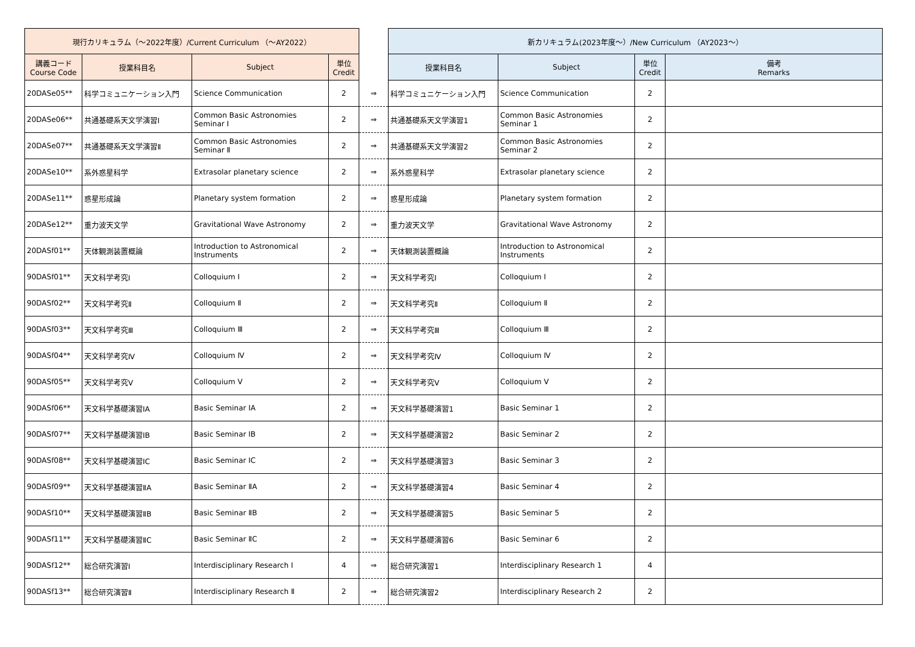| 現行カリキュラム（～2022年度）/Current Curriculum （～AY2022） | | | | | 新カリキュラム(2023年度～）/New Curriculum （AY2023～） | | | |
| --- | --- | --- | --- | --- | --- | --- | --- | --- |
| 講義コード Course Code | 授業科目名 | Subject | 単位 Credit | | 授業科目名 | Subject | 単位 Credit | 備考 Remarks |
| 20DASe05** | 科学コミュニケーション入門 | Science Communication | 2 | ⇒ | 科学コミュニケーション入門 | Science Communication | 2 | |
| 20DASe06** | 共通基礎系天文学演習Ⅰ | Common Basic Astronomies Seminar Ⅰ | 2 | ⇒ | 共通基礎系天文学演習1 | Common Basic Astronomies Seminar 1 | 2 | |
| 20DASe07** | 共通基礎系天文学演習Ⅱ | Common Basic Astronomies Seminar Ⅱ | 2 | ⇒ | 共通基礎系天文学演習2 | Common Basic Astronomies Seminar 2 | 2 | |
| 20DASe10** | 系外惑星科学 | Extrasolar planetary science | 2 | ⇒ | 系外惑星科学 | Extrasolar planetary science | 2 | |
| 20DASe11** | 惑星形成論 | Planetary system formation | 2 | ⇒ | 惑星形成論 | Planetary system formation | 2 | |
| 20DASe12** | 重力波天文学 | Gravitational Wave Astronomy | 2 | ⇒ | 重力波天文学 | Gravitational Wave Astronomy | 2 | |
| 20DASf01** | 天体観測装置概論 | Introduction to Astronomical Instruments | 2 | ⇒ | 天体観測装置概論 | Introduction to Astronomical Instruments | 2 | |
| 90DASf01** | 天文科学考究Ⅰ | Colloquium Ⅰ | 2 | ⇒ | 天文科学考究Ⅰ | Colloquium Ⅰ | 2 | |
| 90DASf02** | 天文科学考究Ⅱ | Colloquium Ⅱ | 2 | ⇒ | 天文科学考究Ⅱ | Colloquium Ⅱ | 2 | |
| 90DASf03** | 天文科学考究Ⅲ | Colloquium Ⅲ | 2 | ⇒ | 天文科学考究Ⅲ | Colloquium Ⅲ | 2 | |
| 90DASf04** | 天文科学考究Ⅳ | Colloquium Ⅳ | 2 | ⇒ | 天文科学考究Ⅳ | Colloquium Ⅳ | 2 | |
| 90DASf05** | 天文科学考究Ⅴ | Colloquium Ⅴ | 2 | ⇒ | 天文科学考究Ⅴ | Colloquium Ⅴ | 2 | |
| 90DASf06** | 天文科学基礎演習ⅠA | Basic Seminar ⅠA | 2 | ⇒ | 天文科学基礎演習1 | Basic Seminar 1 | 2 | |
| 90DASf07** | 天文科学基礎演習ⅠB | Basic Seminar ⅠB | 2 | ⇒ | 天文科学基礎演習2 | Basic Seminar 2 | 2 | |
| 90DASf08** | 天文科学基礎演習ⅠC | Basic Seminar ⅠC | 2 | ⇒ | 天文科学基礎演習3 | Basic Seminar 3 | 2 | |
| 90DASf09** | 天文科学基礎演習ⅡA | Basic Seminar ⅡA | 2 | ⇒ | 天文科学基礎演習4 | Basic Seminar 4 | 2 | |
| 90DASf10** | 天文科学基礎演習ⅡB | Basic Seminar ⅡB | 2 | ⇒ | 天文科学基礎演習5 | Basic Seminar 5 | 2 | |
| 90DASf11** | 天文科学基礎演習ⅡC | Basic Seminar ⅡC | 2 | ⇒ | 天文科学基礎演習6 | Basic Seminar 6 | 2 | |
| 90DASf12** | 総合研究演習Ⅰ | Interdisciplinary Research Ⅰ | 4 | ⇒ | 総合研究演習1 | Interdisciplinary Research 1 | 4 | |
| 90DASf13** | 総合研究演習Ⅱ | Interdisciplinary Research Ⅱ | 2 | ⇒ | 総合研究演習2 | Interdisciplinary Research 2 | 2 | |